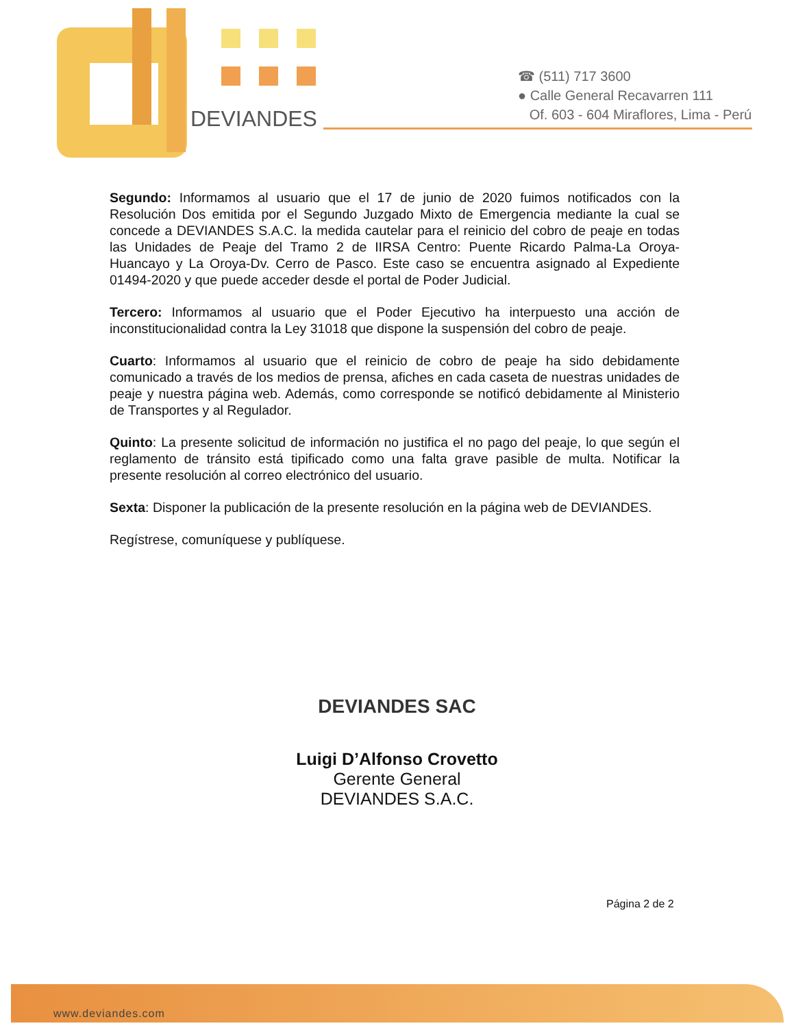DEVIANDES
☎ (511) 717 3600
● Calle General Recavarren 111
Of. 603 - 604 Miraflores, Lima - Perú
Segundo: Informamos al usuario que el 17 de junio de 2020 fuimos notificados con la Resolución Dos emitida por el Segundo Juzgado Mixto de Emergencia mediante la cual se concede a DEVIANDES S.A.C. la medida cautelar para el reinicio del cobro de peaje en todas las Unidades de Peaje del Tramo 2 de IIRSA Centro: Puente Ricardo Palma-La Oroya-Huancayo y La Oroya-Dv. Cerro de Pasco. Este caso se encuentra asignado al Expediente 01494-2020 y que puede acceder desde el portal de Poder Judicial.
Tercero: Informamos al usuario que el Poder Ejecutivo ha interpuesto una acción de inconstitucionalidad contra la Ley 31018 que dispone la suspensión del cobro de peaje.
Cuarto: Informamos al usuario que el reinicio de cobro de peaje ha sido debidamente comunicado a través de los medios de prensa, afiches en cada caseta de nuestras unidades de peaje y nuestra página web. Además, como corresponde se notificó debidamente al Ministerio de Transportes y al Regulador.
Quinto: La presente solicitud de información no justifica el no pago del peaje, lo que según el reglamento de tránsito está tipificado como una falta grave pasible de multa. Notificar la presente resolución al correo electrónico del usuario.
Sexta: Disponer la publicación de la presente resolución en la página web de DEVIANDES.
Regístrese, comuníquese y publíquese.
DEVIANDES SAC
Luigi D’Alfonso Crovetto
Gerente General
DEVIANDES S.A.C.
Página 2 de 2
www.deviandes.com